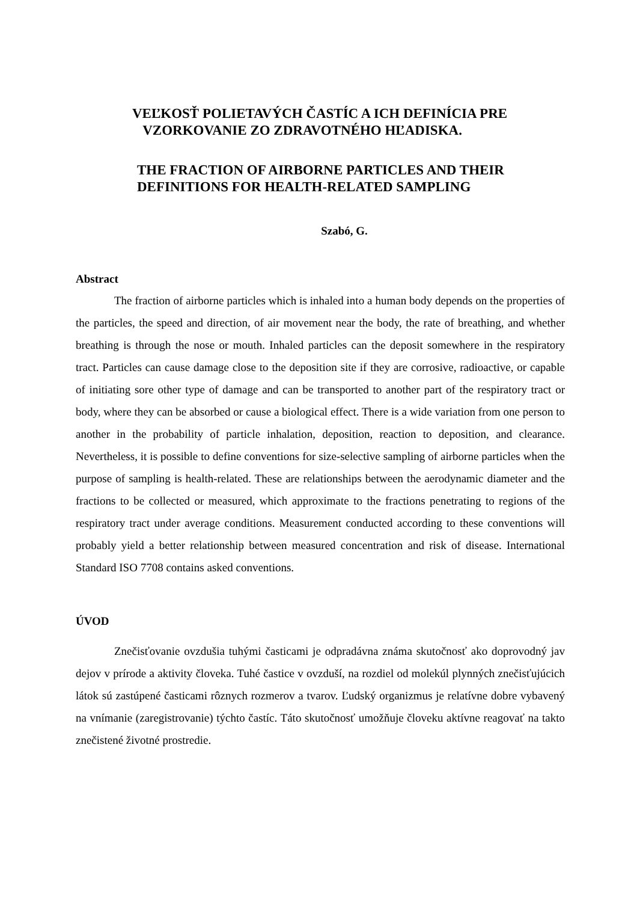VEĽKOSŤ POLIETAVÝCH ČASTÍC A ICH DEFINÍCIA PRE
VZORKOVANIE ZO ZDRAVOTNÉHO HĽADISKA.
THE FRACTION OF AIRBORNE PARTICLES AND THEIR
DEFINITIONS FOR HEALTH-RELATED SAMPLING
Szabó, G.
Abstract
The fraction of airborne particles which is inhaled into a human body depends on the properties of the particles, the speed and direction, of air movement near the body, the rate of breathing, and whether breathing is through the nose or mouth. Inhaled particles can the deposit somewhere in the respiratory tract. Particles can cause damage close to the deposition site if they are corrosive, radioactive, or capable of initiating sore other type of damage and can be transported to another part of the respiratory tract or body, where they can be absorbed or cause a biological effect. There is a wide variation from one person to another in the probability of particle inhalation, deposition, reaction to deposition, and clearance. Nevertheless, it is possible to define conventions for size-selective sampling of airborne particles when the purpose of sampling is health-related. These are relationships between the aerodynamic diameter and the fractions to be collected or measured, which approximate to the fractions penetrating to regions of the respiratory tract under average conditions. Measurement conducted according to these conventions will probably yield a better relationship between measured concentration and risk of disease. International Standard ISO 7708 contains asked conventions.
ÚVOD
Znečisťovanie ovzdušia tuhými časticami je odpradávna známa skutočnosť ako doprovodný jav dejov v prírode a aktivity človeka. Tuhé častice v ovzduší, na rozdiel od molekúl plynných znečisťujúcich látok sú zastúpené časticami rôznych rozmerov a tvarov. Ľudský organizmus je relatívne dobre vybavený na vnímanie (zaregistrovanie) týchto častíc. Táto skutočnosť umožňuje človeku aktívne reagovať na takto znečistené životné prostredie.